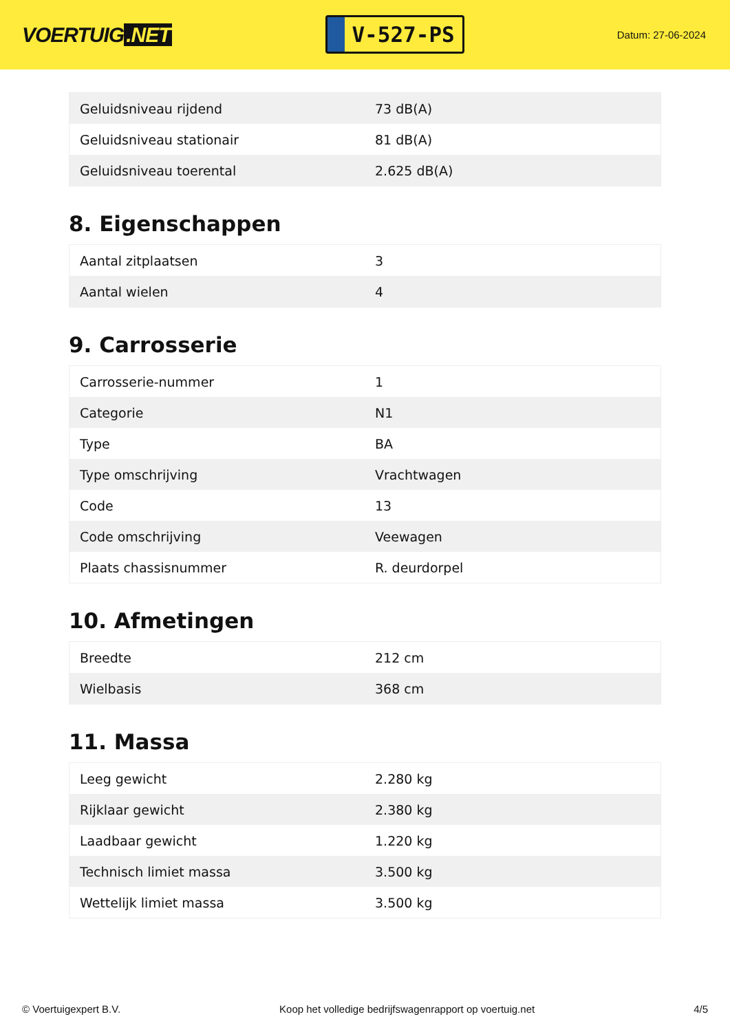VOERTUIG.NET
V-527-PS
Datum: 27-06-2024
| Geluidsniveau rijdend | 73 dB(A) |
| Geluidsniveau stationair | 81 dB(A) |
| Geluidsniveau toerental | 2.625 dB(A) |
8. Eigenschappen
| Aantal zitplaatsen | 3 |
| Aantal wielen | 4 |
9. Carrosserie
| Carrosserie-nummer | 1 |
| Categorie | N1 |
| Type | BA |
| Type omschrijving | Vrachtwagen |
| Code | 13 |
| Code omschrijving | Veewagen |
| Plaats chassisnummer | R. deurdorpel |
10. Afmetingen
| Breedte | 212 cm |
| Wielbasis | 368 cm |
11. Massa
| Leeg gewicht | 2.280 kg |
| Rijklaar gewicht | 2.380 kg |
| Laadbaar gewicht | 1.220 kg |
| Technisch limiet massa | 3.500 kg |
| Wettelijk limiet massa | 3.500 kg |
© Voertuigexpert B.V. Koop het volledige bedrijfswagenrapport op voertuig.net 4/5